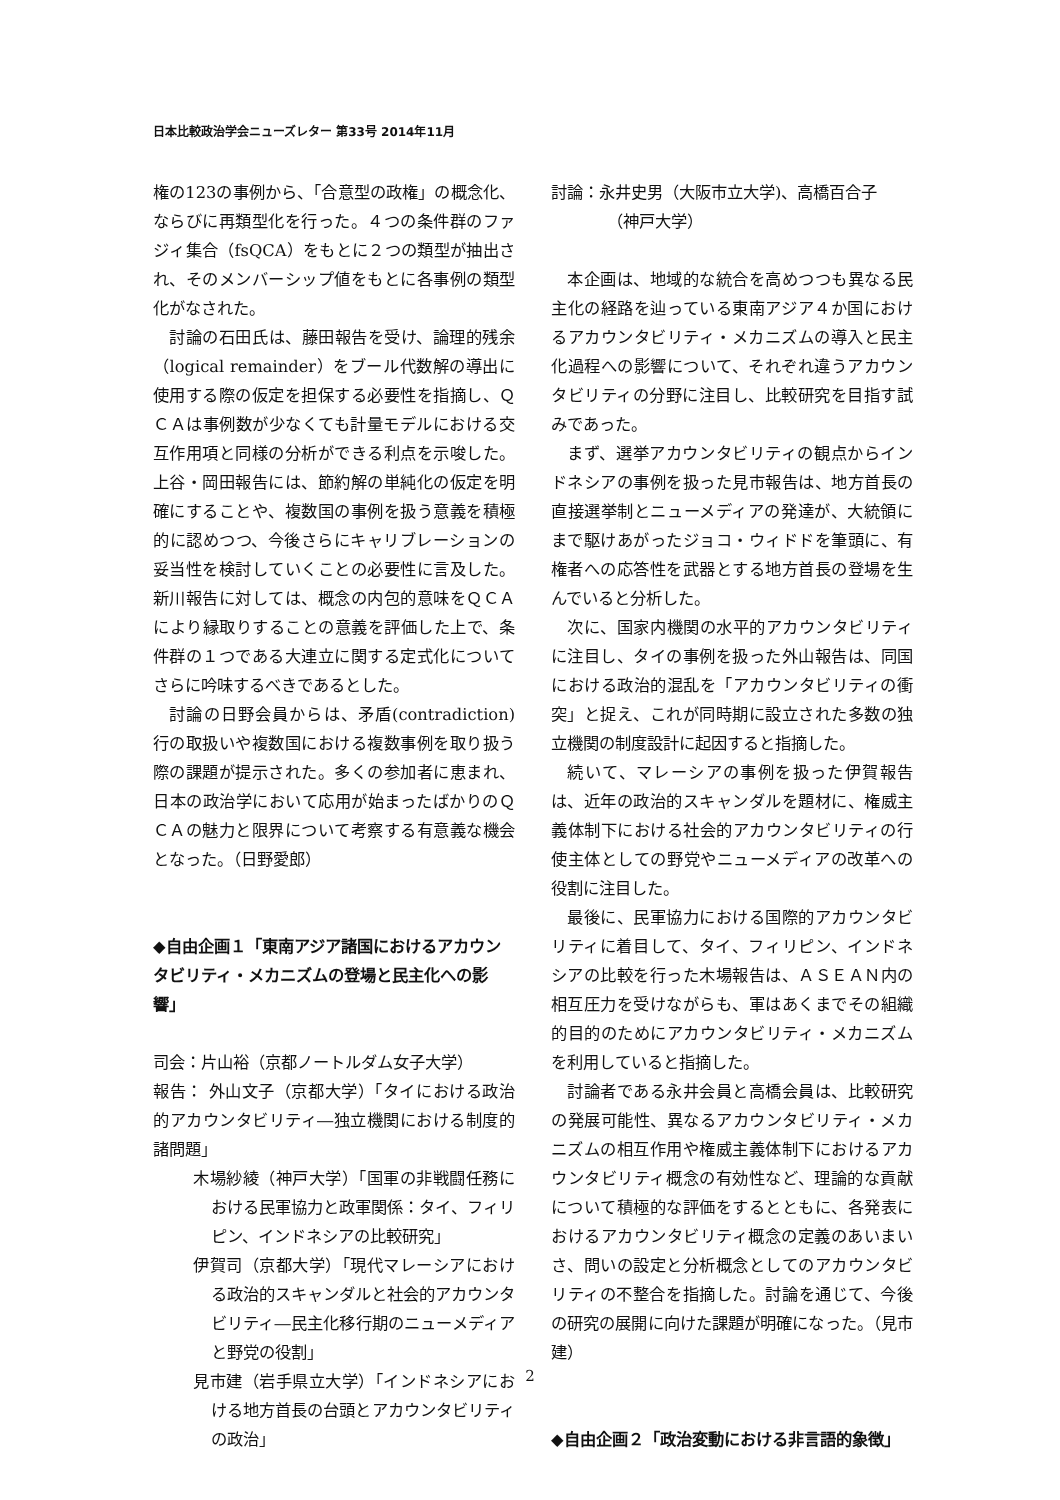日本比較政治学会ニューズレター 第33号 2014年11月
権の123の事例から、「合意型の政権」の概念化、ならびに再類型化を行った。４つの条件群のファジィ集合（fsQCA）をもとに２つの類型が抽出され、そのメンバーシップ値をもとに各事例の類型化がなされた。
討論の石田氏は、藤田報告を受け、論理的残余（logical remainder）をブール代数解の導出に使用する際の仮定を担保する必要性を指摘し、ＱＣＡは事例数が少なくても計量モデルにおける交互作用項と同様の分析ができる利点を示唆した。上谷・岡田報告には、節約解の単純化の仮定を明確にすることや、複数国の事例を扱う意義を積極的に認めつつ、今後さらにキャリブレーションの妥当性を検討していくことの必要性に言及した。新川報告に対しては、概念の内包的意味をＱＣＡにより縁取りすることの意義を評価した上で、条件群の１つである大連立に関する定式化についてさらに吟味するべきであるとした。
討論の日野会員からは、矛盾(contradiction)行の取扱いや複数国における複数事例を取り扱う際の課題が提示された。多くの参加者に恵まれ、日本の政治学において応用が始まったばかりのＱＣＡの魅力と限界について考察する有意義な機会となった。（日野愛郎）
◆自由企画１「東南アジア諸国におけるアカウンタビリティ・メカニズムの登場と民主化への影響」
司会：片山裕（京都ノートルダム女子大学）
報告： 外山文子（京都大学）「タイにおける政治的アカウンタビリティ―独立機関における制度的諸問題」
木場紗綾（神戸大学）「国軍の非戦闘任務における民軍協力と政軍関係：タイ、フィリピン、インドネシアの比較研究」
伊賀司（京都大学）「現代マレーシアにおける政治的スキャンダルと社会的アカウンタビリティ―民主化移行期のニューメディアと野党の役割」
見市建（岩手県立大学）「インドネシアにおける地方首長の台頭とアカウンタビリティの政治」
討論：永井史男（大阪市立大学)、高橋百合子
　　　　（神戸大学）
本企画は、地域的な統合を高めつつも異なる民主化の経路を辿っている東南アジア４か国におけるアカウンタビリティ・メカニズムの導入と民主化過程への影響について、それぞれ違うアカウンタビリティの分野に注目し、比較研究を目指す試みであった。
まず、選挙アカウンタビリティの観点からインドネシアの事例を扱った見市報告は、地方首長の直接選挙制とニューメディアの発達が、大統領にまで駆けあがったジョコ・ウィドドを筆頭に、有権者への応答性を武器とする地方首長の登場を生んでいると分析した。
次に、国家内機関の水平的アカウンタビリティに注目し、タイの事例を扱った外山報告は、同国における政治的混乱を「アカウンタビリティの衝突」と捉え、これが同時期に設立された多数の独立機関の制度設計に起因すると指摘した。
続いて、マレーシアの事例を扱った伊賀報告は、近年の政治的スキャンダルを題材に、権威主義体制下における社会的アカウンタビリティの行使主体としての野党やニューメディアの改革への役割に注目した。
最後に、民軍協力における国際的アカウンタビリティに着目して、タイ、フィリピン、インドネシアの比較を行った木場報告は、ＡＳＥＡＮ内の相互圧力を受けながらも、軍はあくまでその組織的目的のためにアカウンタビリティ・メカニズムを利用していると指摘した。
討論者である永井会員と高橋会員は、比較研究の発展可能性、異なるアカウンタビリティ・メカニズムの相互作用や権威主義体制下におけるアカウンタビリティ概念の有効性など、理論的な貢献について積極的な評価をするとともに、各発表におけるアカウンタビリティ概念の定義のあいまいさ、問いの設定と分析概念としてのアカウンタビリティの不整合を指摘した。討論を通じて、今後の研究の展開に向けた課題が明確になった。（見市建）
◆自由企画２「政治変動における非言語的象徴」
2